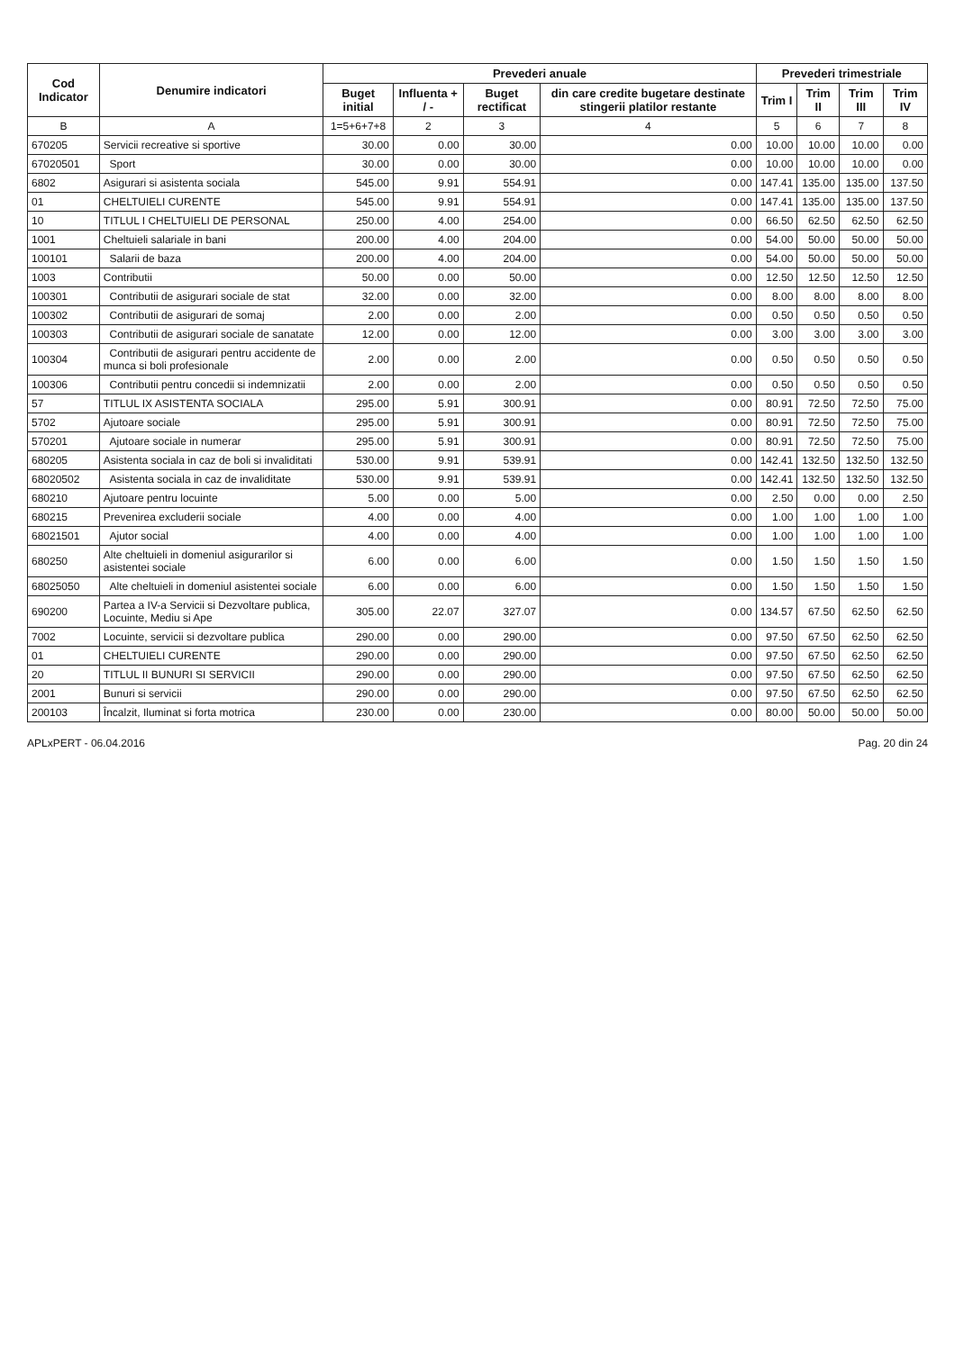| Cod Indicator | Denumire indicatori | Prevederi anuale | | | | Prevederi trimestriale | | | |
| --- | --- | --- | --- | --- | --- | --- | --- | --- | --- |
| | | Buget initial | Influenta + / - | Buget rectificat | din care credite bugetare destinate stingerii platilor restante | Trim I | Trim II | Trim III | Trim IV |
| B | A | 1=5+6+7+8 | 2 | 3 | 4 | 5 | 6 | 7 | 8 |
| 670205 | Servicii recreative si sportive | 30.00 | 0.00 | 30.00 | 0.00 | 10.00 | 10.00 | 10.00 | 0.00 |
| 67020501 | Sport | 30.00 | 0.00 | 30.00 | 0.00 | 10.00 | 10.00 | 10.00 | 0.00 |
| 6802 | Asigurari si asistenta sociala | 545.00 | 9.91 | 554.91 | 0.00 | 147.41 | 135.00 | 135.00 | 137.50 |
| 01 | CHELTUIELI CURENTE | 545.00 | 9.91 | 554.91 | 0.00 | 147.41 | 135.00 | 135.00 | 137.50 |
| 10 | TITLUL I CHELTUIELI DE PERSONAL | 250.00 | 4.00 | 254.00 | 0.00 | 66.50 | 62.50 | 62.50 | 62.50 |
| 1001 | Cheltuieli salariale in bani | 200.00 | 4.00 | 204.00 | 0.00 | 54.00 | 50.00 | 50.00 | 50.00 |
| 100101 | Salarii de baza | 200.00 | 4.00 | 204.00 | 0.00 | 54.00 | 50.00 | 50.00 | 50.00 |
| 1003 | Contributii | 50.00 | 0.00 | 50.00 | 0.00 | 12.50 | 12.50 | 12.50 | 12.50 |
| 100301 | Contributii de asigurari sociale de stat | 32.00 | 0.00 | 32.00 | 0.00 | 8.00 | 8.00 | 8.00 | 8.00 |
| 100302 | Contributii de asigurari de somaj | 2.00 | 0.00 | 2.00 | 0.00 | 0.50 | 0.50 | 0.50 | 0.50 |
| 100303 | Contributii de asigurari sociale de sanatate | 12.00 | 0.00 | 12.00 | 0.00 | 3.00 | 3.00 | 3.00 | 3.00 |
| 100304 | Contributii de asigurari pentru accidente de munca si boli profesionale | 2.00 | 0.00 | 2.00 | 0.00 | 0.50 | 0.50 | 0.50 | 0.50 |
| 100306 | Contributii pentru concedii si indemnizatii | 2.00 | 0.00 | 2.00 | 0.00 | 0.50 | 0.50 | 0.50 | 0.50 |
| 57 | TITLUL IX ASISTENTA SOCIALA | 295.00 | 5.91 | 300.91 | 0.00 | 80.91 | 72.50 | 72.50 | 75.00 |
| 5702 | Ajutoare sociale | 295.00 | 5.91 | 300.91 | 0.00 | 80.91 | 72.50 | 72.50 | 75.00 |
| 570201 | Ajutoare sociale in numerar | 295.00 | 5.91 | 300.91 | 0.00 | 80.91 | 72.50 | 72.50 | 75.00 |
| 680205 | Asistenta sociala in caz de boli si invaliditati | 530.00 | 9.91 | 539.91 | 0.00 | 142.41 | 132.50 | 132.50 | 132.50 |
| 68020502 | Asistenta sociala in caz de invaliditate | 530.00 | 9.91 | 539.91 | 0.00 | 142.41 | 132.50 | 132.50 | 132.50 |
| 680210 | Ajutoare pentru locuinte | 5.00 | 0.00 | 5.00 | 0.00 | 2.50 | 0.00 | 0.00 | 2.50 |
| 680215 | Prevenirea excluderii sociale | 4.00 | 0.00 | 4.00 | 0.00 | 1.00 | 1.00 | 1.00 | 1.00 |
| 68021501 | Ajutor social | 4.00 | 0.00 | 4.00 | 0.00 | 1.00 | 1.00 | 1.00 | 1.00 |
| 680250 | Alte cheltuieli in domeniul asigurarilor si asistentei sociale | 6.00 | 0.00 | 6.00 | 0.00 | 1.50 | 1.50 | 1.50 | 1.50 |
| 68025050 | Alte cheltuieli in domeniul asistentei sociale | 6.00 | 0.00 | 6.00 | 0.00 | 1.50 | 1.50 | 1.50 | 1.50 |
| 690200 | Partea a IV-a Servicii si Dezvoltare publica, Locuinte, Mediu si Ape | 305.00 | 22.07 | 327.07 | 0.00 | 134.57 | 67.50 | 62.50 | 62.50 |
| 7002 | Locuinte, servicii si dezvoltare publica | 290.00 | 0.00 | 290.00 | 0.00 | 97.50 | 67.50 | 62.50 | 62.50 |
| 01 | CHELTUIELI CURENTE | 290.00 | 0.00 | 290.00 | 0.00 | 97.50 | 67.50 | 62.50 | 62.50 |
| 20 | TITLUL II BUNURI SI SERVICII | 290.00 | 0.00 | 290.00 | 0.00 | 97.50 | 67.50 | 62.50 | 62.50 |
| 2001 | Bunuri si servicii | 290.00 | 0.00 | 290.00 | 0.00 | 97.50 | 67.50 | 62.50 | 62.50 |
| 200103 | Încalzit, Iluminat si forta motrica | 230.00 | 0.00 | 230.00 | 0.00 | 80.00 | 50.00 | 50.00 | 50.00 |
APLxPERT - 06.04.2016 Pag. 20 din 24